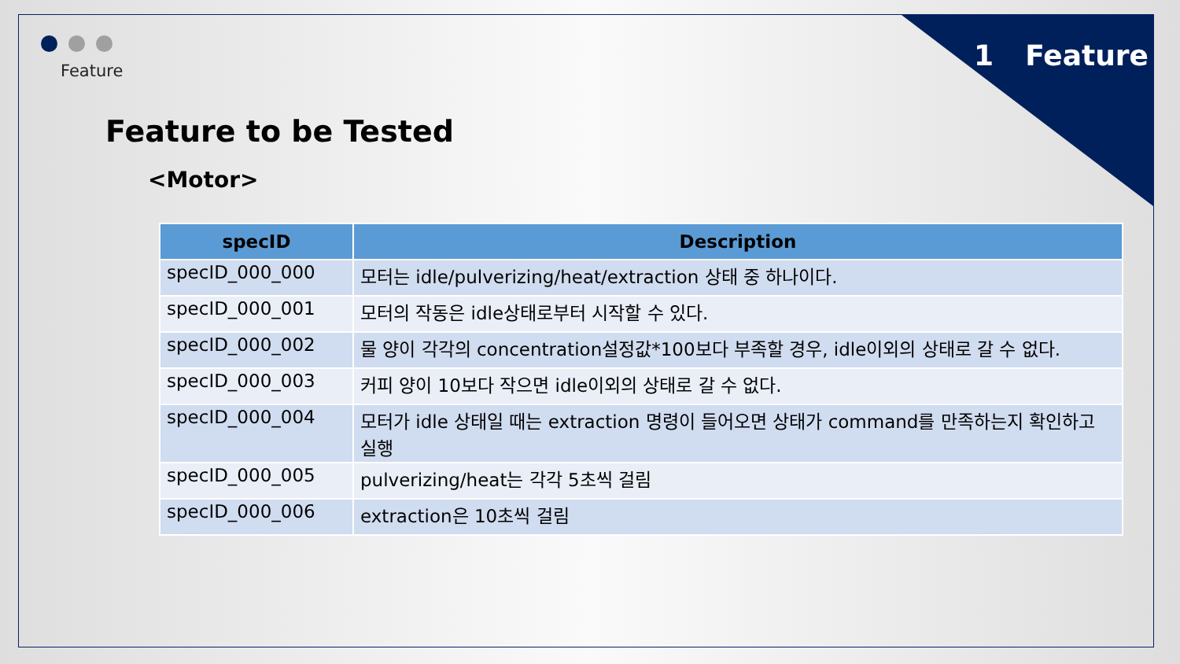1 Feature Feature
Feature to be Tested
<Motor>
| specID | Description |
| --- | --- |
| specID_000_000 | 모터는 idle/pulverizing/heat/extraction 상태 중 하나이다. |
| specID_000_001 | 모터의 작동은 idle상태로부터 시작할 수 있다. |
| specID_000_002 | 물 양이 각각의 concentration설정값*100보다 부족할 경우, idle이외의 상태로 갈 수 없다. |
| specID_000_003 | 커피 양이 10보다 작으면 idle이외의 상태로 갈 수 없다. |
| specID_000_004 | 모터가 idle 상태일 때는 extraction 명령이 들어오면 상태가 command를 만족하는지 확인하고 실행 |
| specID_000_005 | pulverizing/heat는 각각 5초씩 걸림 |
| specID_000_006 | extraction은 10초씩 걸림 |